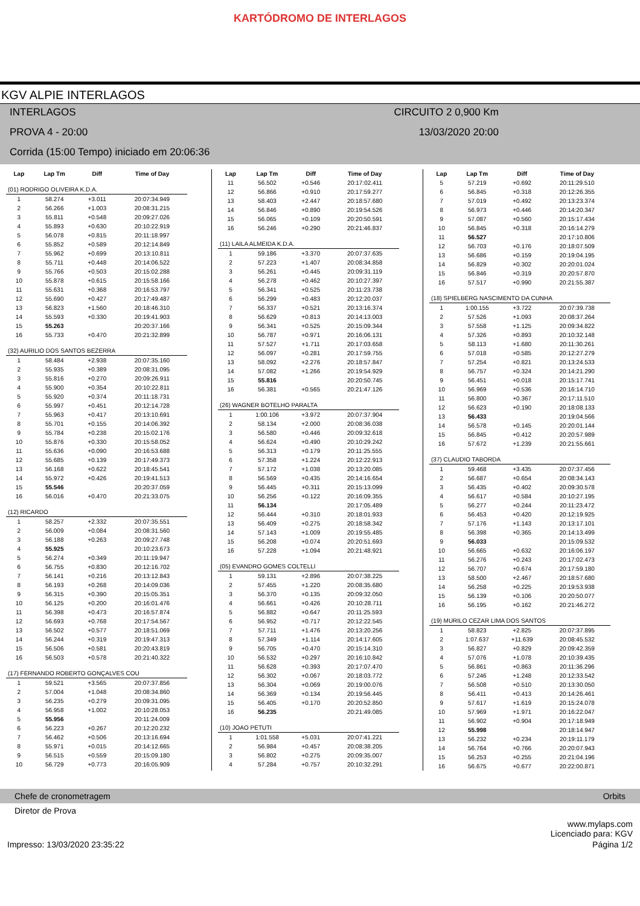KARTÓDROMO DE INTERLAGOS
KGV ALPIE INTERLAGOS
INTERLAGOS CIRCUITO 2 0,900 Km
PROVA 4 - 20:00 13/03/2020 20:00
Corrida (15:00 Tempo) iniciado em 20:06:36
| Lap | Lap Tm | Diff | Time of Day |
| --- | --- | --- | --- |
| (01) RODRIGO OLIVEIRA K.D.A. | | | |
| 1 | 58.274 | +3.011 | 20:07:34.949 |
| 2 | 56.266 | +1.003 | 20:08:31.215 |
| 3 | 55.811 | +0.548 | 20:09:27.026 |
| 4 | 55.893 | +0.630 | 20:10:22.919 |
| 5 | 56.078 | +0.815 | 20:11:18.997 |
| 6 | 55.852 | +0.589 | 20:12:14.849 |
| 7 | 55.962 | +0.699 | 20:13:10.811 |
| 8 | 55.711 | +0.448 | 20:14:06.522 |
| 9 | 55.766 | +0.503 | 20:15:02.288 |
| 10 | 55.878 | +0.615 | 20:15:58.166 |
| 11 | 55.631 | +0.368 | 20:16:53.797 |
| 12 | 55.690 | +0.427 | 20:17:49.487 |
| 13 | 56.823 | +1.560 | 20:18:46.310 |
| 14 | 55.593 | +0.330 | 20:19:41.903 |
| 15 | 55.263 | | 20:20:37.166 |
| 16 | 55.733 | +0.470 | 20:21:32.899 |
| (32) AURILIO DOS SANTOS BEZERRA | | | |
| 1 | 58.484 | +2.938 | 20:07:35.160 |
| 2 | 55.935 | +0.389 | 20:08:31.095 |
| 3 | 55.816 | +0.270 | 20:09:26.911 |
| 4 | 55.900 | +0.354 | 20:10:22.811 |
| 5 | 55.920 | +0.374 | 20:11:18.731 |
| 6 | 55.997 | +0.451 | 20:12:14.728 |
| 7 | 55.963 | +0.417 | 20:13:10.691 |
| 8 | 55.701 | +0.155 | 20:14:06.392 |
| 9 | 55.784 | +0.238 | 20:15:02.176 |
| 10 | 55.876 | +0.330 | 20:15:58.052 |
| 11 | 55.636 | +0.090 | 20:16:53.688 |
| 12 | 55.685 | +0.139 | 20:17:49.373 |
| 13 | 56.168 | +0.622 | 20:18:45.541 |
| 14 | 55.972 | +0.426 | 20:19:41.513 |
| 15 | 55.546 | | 20:20:37.059 |
| 16 | 56.016 | +0.470 | 20:21:33.075 |
| (12) RICARDO | | | |
| 1 | 58.257 | +2.332 | 20:07:35.551 |
| 2 | 56.009 | +0.084 | 20:08:31.560 |
| 3 | 56.188 | +0.263 | 20:09:27.748 |
| 4 | 55.925 | | 20:10:23.673 |
| 5 | 56.274 | +0.349 | 20:11:19.947 |
| 6 | 56.755 | +0.830 | 20:12:16.702 |
| 7 | 56.141 | +0.216 | 20:13:12.843 |
| 8 | 56.193 | +0.268 | 20:14:09.036 |
| 9 | 56.315 | +0.390 | 20:15:05.351 |
| 10 | 56.125 | +0.200 | 20:16:01.476 |
| 11 | 56.398 | +0.473 | 20:16:57.874 |
| 12 | 56.693 | +0.768 | 20:17:54.567 |
| 13 | 56.502 | +0.577 | 20:18:51.069 |
| 14 | 56.244 | +0.319 | 20:19:47.313 |
| 15 | 56.506 | +0.581 | 20:20:43.819 |
| 16 | 56.503 | +0.578 | 20:21:40.322 |
| (17) FERNANDO ROBERTO GONÇALVES COU | | | |
| 1 | 59.521 | +3.565 | 20:07:37.856 |
| 2 | 57.004 | +1.048 | 20:08:34.860 |
| 3 | 56.235 | +0.279 | 20:09:31.095 |
| 4 | 56.958 | +1.002 | 20:10:28.053 |
| 5 | 55.956 | | 20:11:24.009 |
| 6 | 56.223 | +0.267 | 20:12:20.232 |
| 7 | 56.462 | +0.506 | 20:13:16.694 |
| 8 | 55.971 | +0.015 | 20:14:12.665 |
| 9 | 56.515 | +0.559 | 20:15:09.180 |
| 10 | 56.729 | +0.773 | 20:16:05.909 |
| Lap | Lap Tm | Diff | Time of Day |
| --- | --- | --- | --- |
| 11 | 56.502 | +0.546 | 20:17:02.411 |
| 12 | 56.866 | +0.910 | 20:17:59.277 |
| 13 | 58.403 | +2.447 | 20:18:57.680 |
| 14 | 56.846 | +0.890 | 20:19:54.526 |
| 15 | 56.065 | +0.109 | 20:20:50.591 |
| 16 | 56.246 | +0.290 | 20:21:46.837 |
| (11) LAILA ALMEIDA K.D.A. | | | |
| 1 | 59.186 | +3.370 | 20:07:37.635 |
| 2 | 57.223 | +1.407 | 20:08:34.858 |
| 3 | 56.261 | +0.445 | 20:09:31.119 |
| 4 | 56.278 | +0.462 | 20:10:27.397 |
| 5 | 56.341 | +0.525 | 20:11:23.738 |
| 6 | 56.299 | +0.483 | 20:12:20.037 |
| 7 | 56.337 | +0.521 | 20:13:16.374 |
| 8 | 56.629 | +0.813 | 20:14:13.003 |
| 9 | 56.341 | +0.525 | 20:15:09.344 |
| 10 | 56.787 | +0.971 | 20:16:06.131 |
| 11 | 57.527 | +1.711 | 20:17:03.658 |
| 12 | 56.097 | +0.281 | 20:17:59.755 |
| 13 | 58.092 | +2.276 | 20:18:57.847 |
| 14 | 57.082 | +1.266 | 20:19:54.929 |
| 15 | 55.816 | | 20:20:50.745 |
| 16 | 56.381 | +0.565 | 20:21:47.126 |
| (26) WAGNER BOTELHO PARALTA | | | |
| 1 | 1:00.106 | +3.972 | 20:07:37.904 |
| 2 | 58.134 | +2.000 | 20:08:36.038 |
| 3 | 56.580 | +0.446 | 20:09:32.618 |
| 4 | 56.624 | +0.490 | 20:10:29.242 |
| 5 | 56.313 | +0.179 | 20:11:25.555 |
| 6 | 57.358 | +1.224 | 20:12:22.913 |
| 7 | 57.172 | +1.038 | 20:13:20.085 |
| 8 | 56.569 | +0.435 | 20:14:16.654 |
| 9 | 56.445 | +0.311 | 20:15:13.099 |
| 10 | 56.256 | +0.122 | 20:16:09.355 |
| 11 | 56.134 | | 20:17:05.489 |
| 12 | 56.444 | +0.310 | 20:18:01.933 |
| 13 | 56.409 | +0.275 | 20:18:58.342 |
| 14 | 57.143 | +1.009 | 20:19:55.485 |
| 15 | 56.208 | +0.074 | 20:20:51.693 |
| 16 | 57.228 | +1.094 | 20:21:48.921 |
| (05) EVANDRO GOMES COLTELLI | | | |
| 1 | 59.131 | +2.896 | 20:07:38.225 |
| 2 | 57.455 | +1.220 | 20:08:35.680 |
| 3 | 56.370 | +0.135 | 20:09:32.050 |
| 4 | 56.661 | +0.426 | 20:10:28.711 |
| 5 | 56.882 | +0.647 | 20:11:25.593 |
| 6 | 56.952 | +0.717 | 20:12:22.545 |
| 7 | 57.711 | +1.476 | 20:13:20.256 |
| 8 | 57.349 | +1.114 | 20:14:17.605 |
| 9 | 56.705 | +0.470 | 20:15:14.310 |
| 10 | 56.532 | +0.297 | 20:16:10.842 |
| 11 | 56.628 | +0.393 | 20:17:07.470 |
| 12 | 56.302 | +0.067 | 20:18:03.772 |
| 13 | 56.304 | +0.069 | 20:19:00.076 |
| 14 | 56.369 | +0.134 | 20:19:56.445 |
| 15 | 56.405 | +0.170 | 20:20:52.850 |
| 16 | 56.235 | | 20:21:49.085 |
| (10) JOAO PETUTI | | | |
| 1 | 1:01.558 | +5.031 | 20:07:41.221 |
| 2 | 56.984 | +0.457 | 20:08:38.205 |
| 3 | 56.802 | +0.275 | 20:09:35.007 |
| 4 | 57.284 | +0.757 | 20:10:32.291 |
| Lap | Lap Tm | Diff | Time of Day |
| --- | --- | --- | --- |
| 5 | 57.219 | +0.692 | 20:11:29.510 |
| 6 | 56.845 | +0.318 | 20:12:26.355 |
| 7 | 57.019 | +0.492 | 20:13:23.374 |
| 8 | 56.973 | +0.446 | 20:14:20.347 |
| 9 | 57.087 | +0.560 | 20:15:17.434 |
| 10 | 56.845 | +0.318 | 20:16:14.279 |
| 11 | 56.527 | | 20:17:10.806 |
| 12 | 56.703 | +0.176 | 20:18:07.509 |
| 13 | 56.686 | +0.159 | 20:19:04.195 |
| 14 | 56.829 | +0.302 | 20:20:01.024 |
| 15 | 56.846 | +0.319 | 20:20:57.870 |
| 16 | 57.517 | +0.990 | 20:21:55.387 |
| (18) SPIELBERG NASCIMENTO DA CUNHA | | | |
| 1 | 1:00.155 | +3.722 | 20:07:39.738 |
| 2 | 57.526 | +1.093 | 20:08:37.264 |
| 3 | 57.558 | +1.125 | 20:09:34.822 |
| 4 | 57.326 | +0.893 | 20:10:32.148 |
| 5 | 58.113 | +1.680 | 20:11:30.261 |
| 6 | 57.018 | +0.585 | 20:12:27.279 |
| 7 | 57.254 | +0.821 | 20:13:24.533 |
| 8 | 56.757 | +0.324 | 20:14:21.290 |
| 9 | 56.451 | +0.018 | 20:15:17.741 |
| 10 | 56.969 | +0.536 | 20:16:14.710 |
| 11 | 56.800 | +0.367 | 20:17:11.510 |
| 12 | 56.623 | +0.190 | 20:18:08.133 |
| 13 | 56.433 | | 20:19:04.566 |
| 14 | 56.578 | +0.145 | 20:20:01.144 |
| 15 | 56.845 | +0.412 | 20:20:57.989 |
| 16 | 57.672 | +1.239 | 20:21:55.661 |
| (37) CLAUDIO TABORDA | | | |
| 1 | 59.468 | +3.435 | 20:07:37.456 |
| 2 | 56.687 | +0.654 | 20:08:34.143 |
| 3 | 56.435 | +0.402 | 20:09:30.578 |
| 4 | 56.617 | +0.584 | 20:10:27.195 |
| 5 | 56.277 | +0.244 | 20:11:23.472 |
| 6 | 56.453 | +0.420 | 20:12:19.925 |
| 7 | 57.176 | +1.143 | 20:13:17.101 |
| 8 | 56.398 | +0.365 | 20:14:13.499 |
| 9 | 56.033 | | 20:15:09.532 |
| 10 | 56.665 | +0.632 | 20:16:06.197 |
| 11 | 56.276 | +0.243 | 20:17:02.473 |
| 12 | 56.707 | +0.674 | 20:17:59.180 |
| 13 | 58.500 | +2.467 | 20:18:57.680 |
| 14 | 56.258 | +0.225 | 20:19:53.938 |
| 15 | 56.139 | +0.106 | 20:20:50.077 |
| 16 | 56.195 | +0.162 | 20:21:46.272 |
| (19) MURILO CEZAR LIMA DOS SANTOS | | | |
| 1 | 58.823 | +2.825 | 20:07:37.895 |
| 2 | 1:07.637 | +11.639 | 20:08:45.532 |
| 3 | 56.827 | +0.829 | 20:09:42.359 |
| 4 | 57.076 | +1.078 | 20:10:39.435 |
| 5 | 56.861 | +0.863 | 20:11:36.296 |
| 6 | 57.246 | +1.248 | 20:12:33.542 |
| 7 | 56.508 | +0.510 | 20:13:30.050 |
| 8 | 56.411 | +0.413 | 20:14:26.461 |
| 9 | 57.617 | +1.619 | 20:15:24.078 |
| 10 | 57.969 | +1.971 | 20:16:22.047 |
| 11 | 56.902 | +0.904 | 20:17:18.949 |
| 12 | 55.998 | | 20:18:14.947 |
| 13 | 56.232 | +0.234 | 20:19:11.179 |
| 14 | 56.764 | +0.766 | 20:20:07.943 |
| 15 | 56.253 | +0.255 | 20:21:04.196 |
| 16 | 56.675 | +0.677 | 20:22:00.871 |
Chefe de cronometragem Orbits
Diretor de Prova
www.mylaps.com
Licenciado para: KGV
Impresso: 13/03/2020 23:35:22 Página 1/2